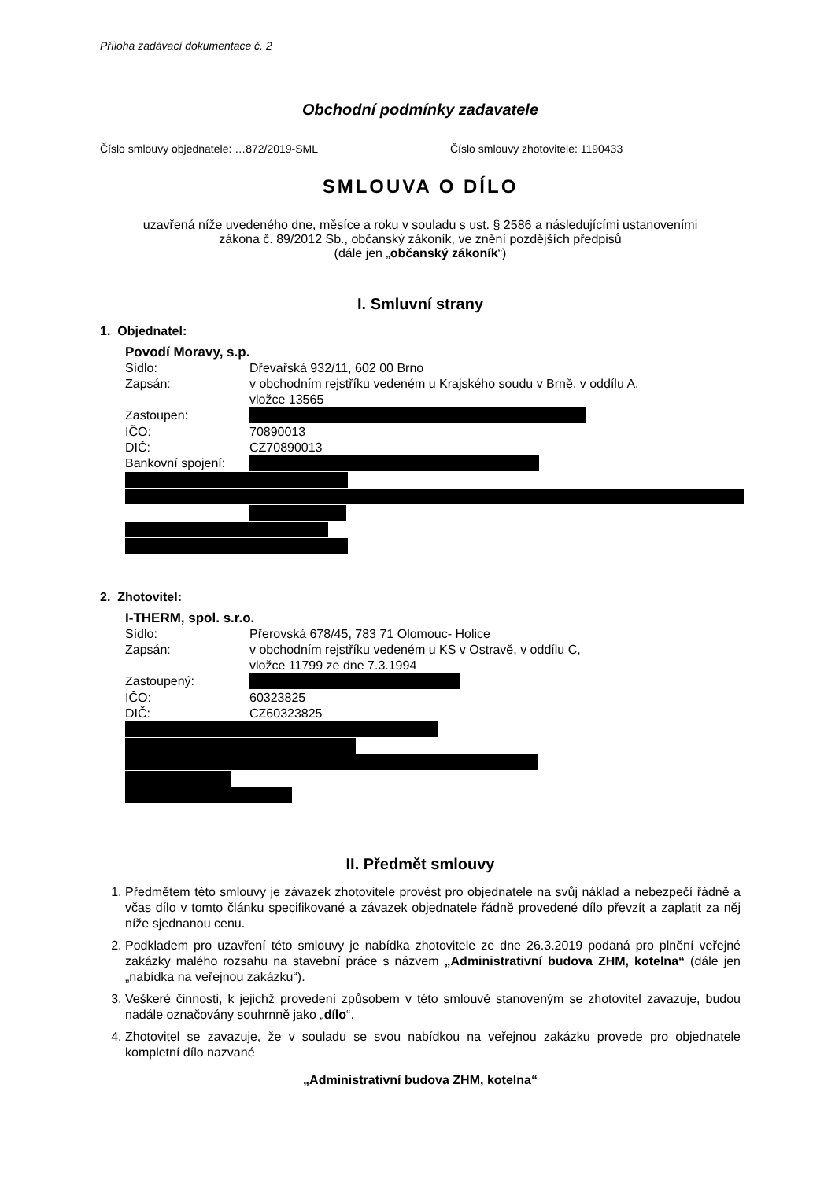Příloha zadávací dokumentace č. 2
Obchodní podmínky zadavatele
Číslo smlouvy objednatele: …872/2019-SML Číslo smlouvy zhotovitele: 1190433
SMLOUVA O DÍLO
uzavřená níže uvedeného dne, měsíce a roku v souladu s ust. § 2586 a následujícími ustanoveními
zákona č. 89/2012 Sb., občanský zákoník, ve znění pozdějších předpisů
(dále jen „občanský zákoník“)
I. Smluvní strany
1. Objednatel:
Povodí Moravy, s.p.
Sídlo: Dřevařská 932/11, 602 00 Brno
Zapsán: v obchodním rejstříku vedeném u Krajského soudu v Brně, v oddílu A,
vložce 13565
Zastoupen:
IČO: 70890013
DIČ: CZ70890013
Bankovní spojení:
2. Zhotovitel:
I-THERM, spol. s.r.o.
Sídlo: Přerovská 678/45, 783 71 Olomouc- Holice
Zapsán: v obchodním rejstříku vedeném u KS v Ostravě, v oddílu C,
vložce 11799 ze dne 7.3.1994
Zastoupený:
IČO: 60323825
DIČ: CZ60323825
II. Předmět smlouvy
1. Předmětem této smlouvy je závazek zhotovitele provést pro objednatele na svůj náklad a nebezpečí řádně a včas dílo v tomto článku specifikované a závazek objednatele řádně provedené dílo převzít a zaplatit za něj níže sjednanou cenu.
2. Podkladem pro uzavření této smlouvy je nabídka zhotovitele ze dne 26.3.2019 podaná pro plnění veřejné zakázky malého rozsahu na stavební práce s názvem „Administrativní budova ZHM, kotelna“ (dále jen „nabídka na veřejnou zakázku“).
3. Veškeré činnosti, k jejichž provedení způsobem v této smlouvě stanoveným se zhotovitel zavazuje, budou nadále označovány souhrnně jako „dílo“.
4. Zhotovitel se zavazuje, že v souladu se svou nabídkou na veřejnou zakázku provede pro objednatele kompletní dílo nazvané
„Administrativní budova ZHM, kotelna“